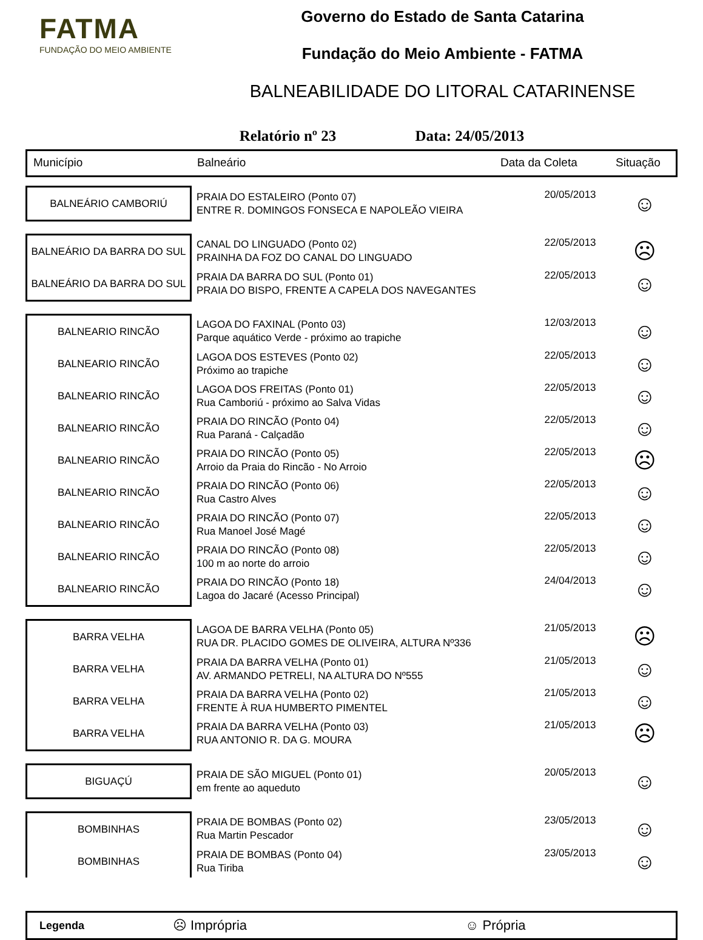FATMA
FUNDAÇÃO DO MEIO AMBIENTE
Governo do Estado de Santa Catarina
Fundação do Meio Ambiente - FATMA
BALNEABILIDADE DO LITORAL CATARINENSE
Relatório nº 23 Data: 24/05/2013
Município Balneário Data da Coleta Situação
| BALNEÁRIO CAMBORIÚ | PRAIA DO ESTALEIRO (Ponto 07) ENTRE R. DOMINGOS FONSECA E NAPOLEÃO VIEIRA | 20/05/2013 | ☺ |
| BALNEÁRIO DA BARRA DO SUL | CANAL DO LINGUADO (Ponto 02) PRAINHA DA FOZ DO CANAL DO LINGUADO | 22/05/2013 | ☹ |
| BALNEÁRIO DA BARRA DO SUL | PRAIA DA BARRA DO SUL (Ponto 01) PRAIA DO BISPO, FRENTE A CAPELA DOS NAVEGANTES | 22/05/2013 | ☺ |
| BALNEARIO RINCÃO | LAGOA DO FAXINAL (Ponto 03) Parque aquático Verde - próximo ao trapiche | 12/03/2013 | ☺ |
| BALNEARIO RINCÃO | LAGOA DOS ESTEVES (Ponto 02) Próximo ao trapiche | 22/05/2013 | ☺ |
| BALNEARIO RINCÃO | LAGOA DOS FREITAS (Ponto 01) Rua Camboriú - próximo ao Salva Vidas | 22/05/2013 | ☺ |
| BALNEARIO RINCÃO | PRAIA DO RINCÃO (Ponto 04) Rua Paraná - Calçadão | 22/05/2013 | ☺ |
| BALNEARIO RINCÃO | PRAIA DO RINCÃO (Ponto 05) Arroio da Praia do Rincão - No Arroio | 22/05/2013 | ☹ |
| BALNEARIO RINCÃO | PRAIA DO RINCÃO (Ponto 06) Rua Castro Alves | 22/05/2013 | ☺ |
| BALNEARIO RINCÃO | PRAIA DO RINCÃO (Ponto 07) Rua Manoel José Magé | 22/05/2013 | ☺ |
| BALNEARIO RINCÃO | PRAIA DO RINCÃO (Ponto 08) 100 m ao norte do arroio | 22/05/2013 | ☺ |
| BALNEARIO RINCÃO | PRAIA DO RINCÃO (Ponto 18) Lagoa do Jacaré (Acesso Principal) | 24/04/2013 | ☺ |
| BARRA VELHA | LAGOA DE BARRA VELHA (Ponto 05) RUA DR. PLACIDO GOMES DE OLIVEIRA, ALTURA Nº336 | 21/05/2013 | ☹ |
| BARRA VELHA | PRAIA DA BARRA VELHA (Ponto 01) AV. ARMANDO PETRELI, NA ALTURA DO Nº555 | 21/05/2013 | ☺ |
| BARRA VELHA | PRAIA DA BARRA VELHA (Ponto 02) FRENTE À RUA HUMBERTO PIMENTEL | 21/05/2013 | ☺ |
| BARRA VELHA | PRAIA DA BARRA VELHA (Ponto 03) RUA ANTONIO R. DA G. MOURA | 21/05/2013 | ☹ |
| BIGUAÇÚ | PRAIA DE SÃO MIGUEL (Ponto 01) em frente ao aqueduto | 20/05/2013 | ☺ |
| BOMBINHAS | PRAIA DE BOMBAS (Ponto 02) Rua Martin Pescador | 23/05/2013 | ☺ |
| BOMBINHAS | PRAIA DE BOMBAS (Ponto 04) Rua Tiriba | 23/05/2013 | ☺ |
Legenda ☹ Imprópria ☺ Própria